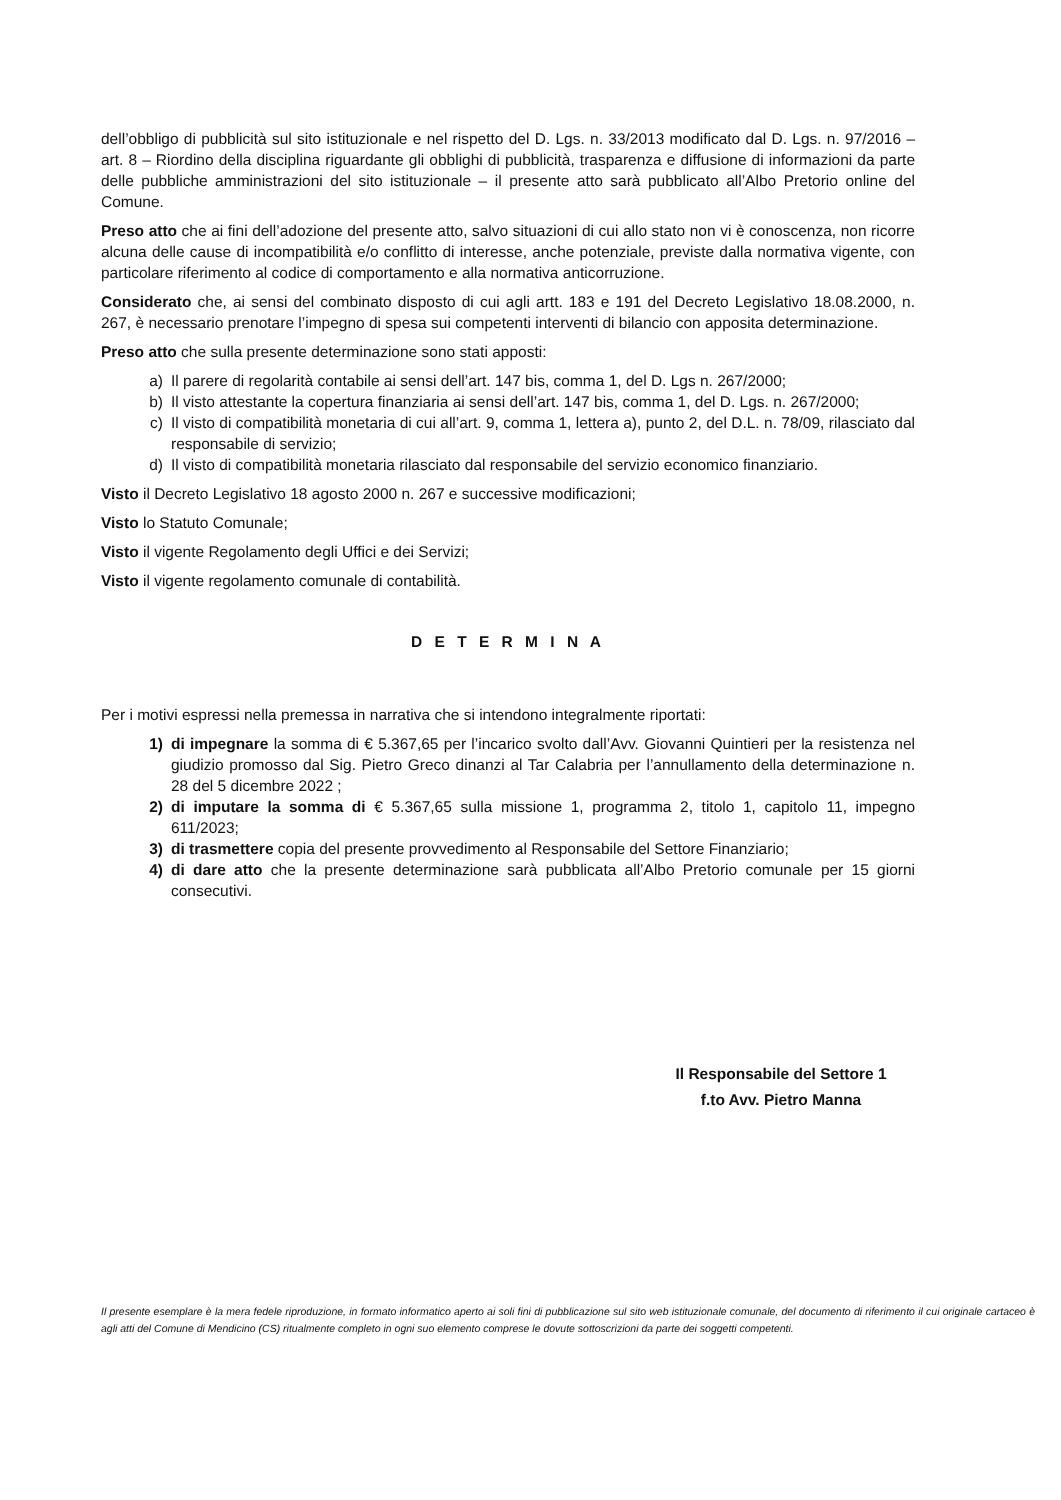dell’obbligo di pubblicità sul sito istituzionale e nel rispetto del D. Lgs. n. 33/2013 modificato dal D. Lgs. n. 97/2016 – art. 8 – Riordino della disciplina riguardante gli obblighi di pubblicità, trasparenza e diffusione di informazioni da parte delle pubbliche amministrazioni del sito istituzionale – il presente atto sarà pubblicato all’Albo Pretorio online del Comune.
Preso atto che ai fini dell’adozione del presente atto, salvo situazioni di cui allo stato non vi è conoscenza, non ricorre alcuna delle cause di incompatibilità e/o conflitto di interesse, anche potenziale, previste dalla normativa vigente, con particolare riferimento al codice di comportamento e alla normativa anticorruzione.
Considerato che, ai sensi del combinato disposto di cui agli artt. 183 e 191 del Decreto Legislativo 18.08.2000, n. 267, è necessario prenotare l’impegno di spesa sui competenti interventi di bilancio con apposita determinazione.
Preso atto che sulla presente determinazione sono stati apposti:
a) Il parere di regolarità contabile ai sensi dell’art. 147 bis, comma 1, del D. Lgs n. 267/2000;
b) Il visto attestante la copertura finanziaria ai sensi dell’art. 147 bis, comma 1, del D. Lgs. n. 267/2000;
c) Il visto di compatibilità monetaria di cui all’art. 9, comma 1, lettera a), punto 2, del D.L. n. 78/09, rilasciato dal responsabile di servizio;
d) Il visto di compatibilità monetaria rilasciato dal responsabile del servizio economico finanziario.
Visto il Decreto Legislativo 18 agosto 2000 n. 267 e successive modificazioni;
Visto lo Statuto Comunale;
Visto il vigente Regolamento degli Uffici e dei Servizi;
Visto il vigente regolamento comunale di contabilità.
D E T E R M I N A
Per i motivi espressi nella premessa in narrativa che si intendono integralmente riportati:
1) di impegnare la somma di € 5.367,65 per l’incarico svolto dall’Avv. Giovanni Quintieri per la resistenza nel giudizio promosso dal Sig. Pietro Greco dinanzi al Tar Calabria per l’annullamento della determinazione n. 28 del 5 dicembre 2022 ;
2) di imputare la somma di € 5.367,65 sulla missione 1, programma 2, titolo 1, capitolo 11, impegno 611/2023;
3) di trasmettere copia del presente provvedimento al Responsabile del Settore Finanziario;
4) di dare atto che la presente determinazione sarà pubblicata all’Albo Pretorio comunale per 15 giorni consecutivi.
Il Responsabile del Settore 1
f.to Avv. Pietro Manna
Il presente esemplare è la mera fedele riproduzione, in formato informatico aperto ai soli fini di pubblicazione sul sito web istituzionale comunale, del documento di riferimento il cui originale cartaceo è agli atti del Comune di Mendicino (CS) ritualmente completo in ogni suo elemento comprese le dovute sottoscrizioni da parte dei soggetti competenti.